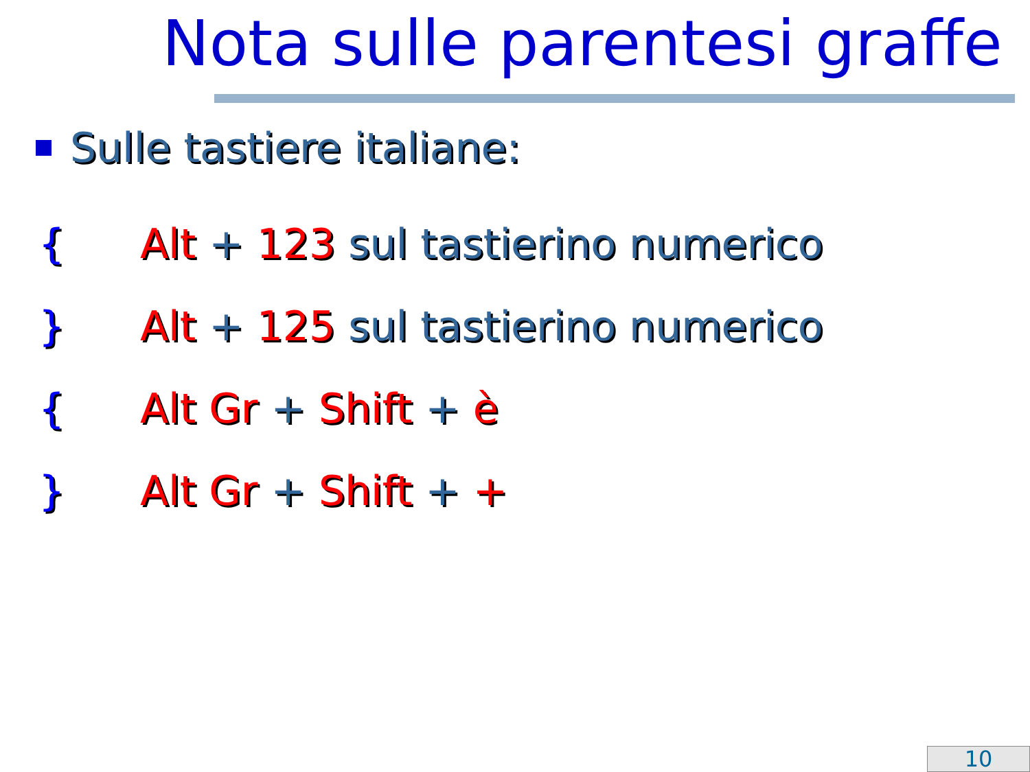Nota sulle parentesi graffe
Sulle tastiere italiane:
{ Alt + 123 sul tastierino numerico
} Alt + 125 sul tastierino numerico
{ Alt Gr + Shift + è
} Alt Gr + Shift + +
10